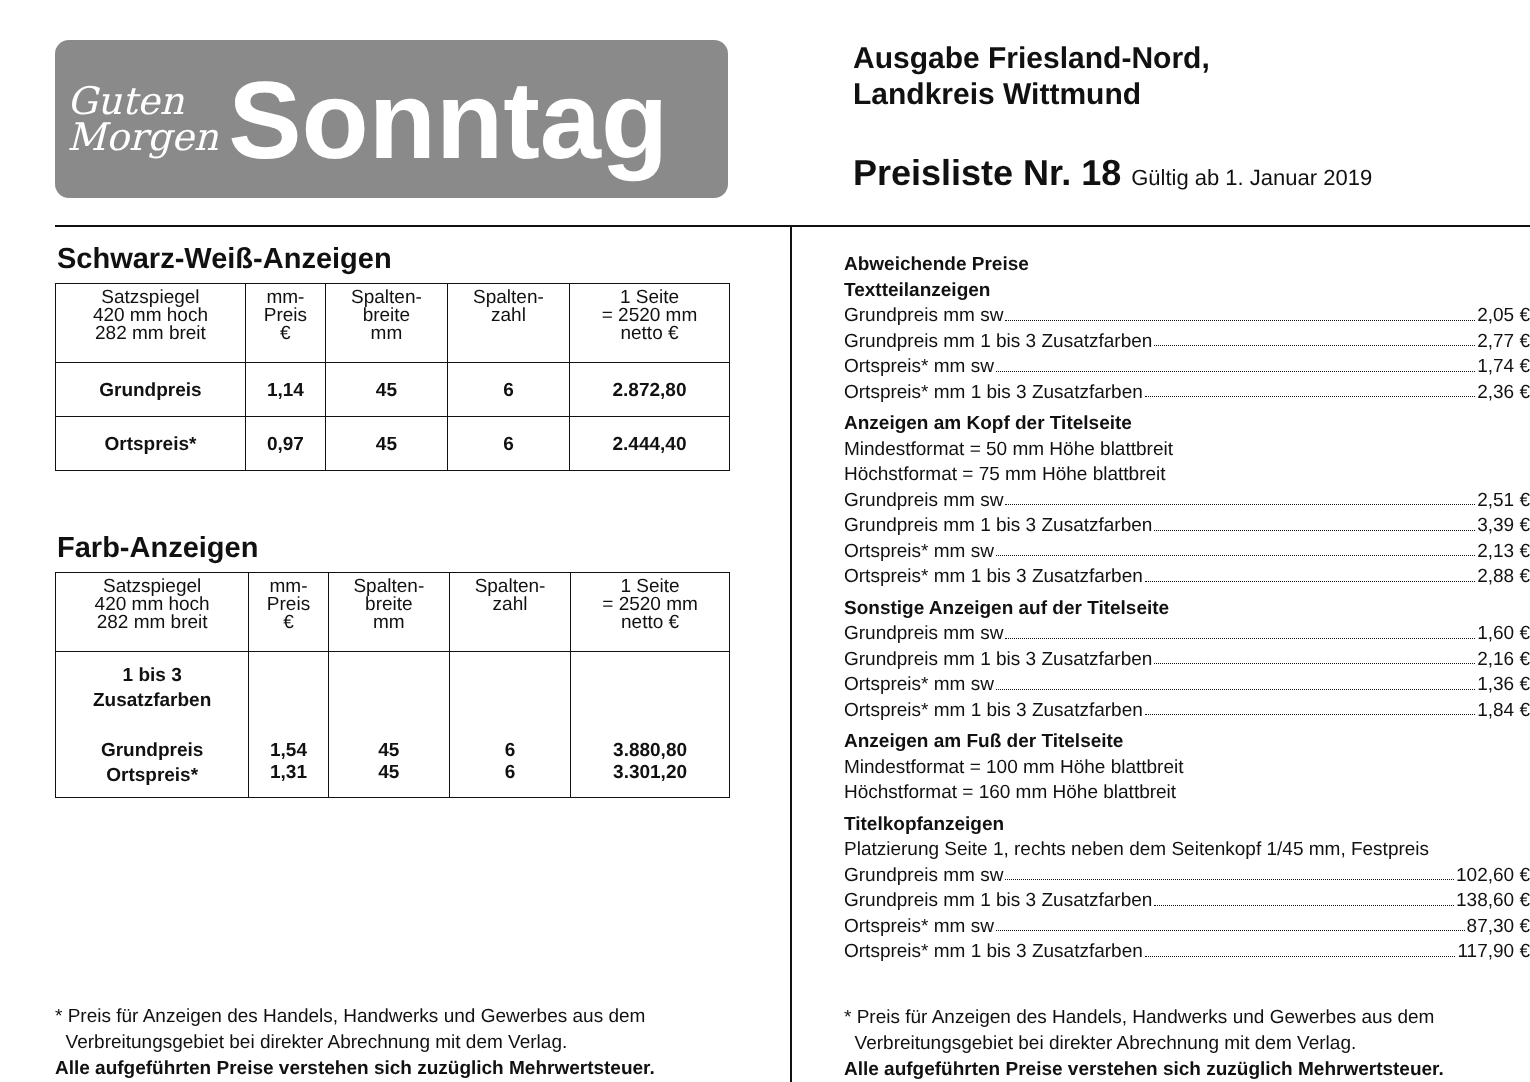Guten
Morgen
Sonntag
Ausgabe Friesland-Nord,
Landkreis Wittmund
Preisliste Nr. 18 Gültig ab 1. Januar 2019
Schwarz-Weiß-Anzeigen
| Satzspiegel 420 mm hoch 282 mm breit | mm- Preis € | Spalten- breite mm | Spalten- zahl | 1 Seite = 2520 mm netto € |
| --- | --- | --- | --- | --- |
| Grundpreis | 1,14 | 45 | 6 | 2.872,80 |
| Ortspreis* | 0,97 | 45 | 6 | 2.444,40 |
Farb-Anzeigen
| Satzspiegel 420 mm hoch 282 mm breit | mm- Preis € | Spalten- breite mm | Spalten- zahl | 1 Seite = 2520 mm netto € |
| --- | --- | --- | --- | --- |
| 1 bis 3 Zusatzfarben Grundpreis Ortspreis* | 1,54 1,31 | 45 45 | 6 6 | 3.880,80 3.301,20 |
* Preis für Anzeigen des Handels, Handwerks und Gewerbes aus dem
Verbreitungsgebiet bei direkter Abrechnung mit dem Verlag.
Alle aufgeführten Preise verstehen sich zuzüglich Mehrwertsteuer.
Abweichende Preise
Textteilanzeigen
Grundpreis mm sw 2,05 €
Grundpreis mm 1 bis 3 Zusatzfarben 2,77 €
Ortspreis* mm sw 1,74 €
Ortspreis* mm 1 bis 3 Zusatzfarben 2,36 €
Anzeigen am Kopf der Titelseite
Mindestformat = 50 mm Höhe blattbreit
Höchstformat = 75 mm Höhe blattbreit
Grundpreis mm sw 2,51 €
Grundpreis mm 1 bis 3 Zusatzfarben 3,39 €
Ortspreis* mm sw 2,13 €
Ortspreis* mm 1 bis 3 Zusatzfarben 2,88 €
Sonstige Anzeigen auf der Titelseite
Grundpreis mm sw 1,60 €
Grundpreis mm 1 bis 3 Zusatzfarben 2,16 €
Ortspreis* mm sw 1,36 €
Ortspreis* mm 1 bis 3 Zusatzfarben 1,84 €
Anzeigen am Fuß der Titelseite
Mindestformat = 100 mm Höhe blattbreit
Höchstformat = 160 mm Höhe blattbreit
Titelkopfanzeigen
Platzierung Seite 1, rechts neben dem Seitenkopf 1/45 mm, Festpreis
Grundpreis mm sw 102,60 €
Grundpreis mm 1 bis 3 Zusatzfarben 138,60 €
Ortspreis* mm sw 87,30 €
Ortspreis* mm 1 bis 3 Zusatzfarben 117,90 €
* Preis für Anzeigen des Handels, Handwerks und Gewerbes aus dem
Verbreitungsgebiet bei direkter Abrechnung mit dem Verlag.
Alle aufgeführten Preise verstehen sich zuzüglich Mehrwertsteuer.